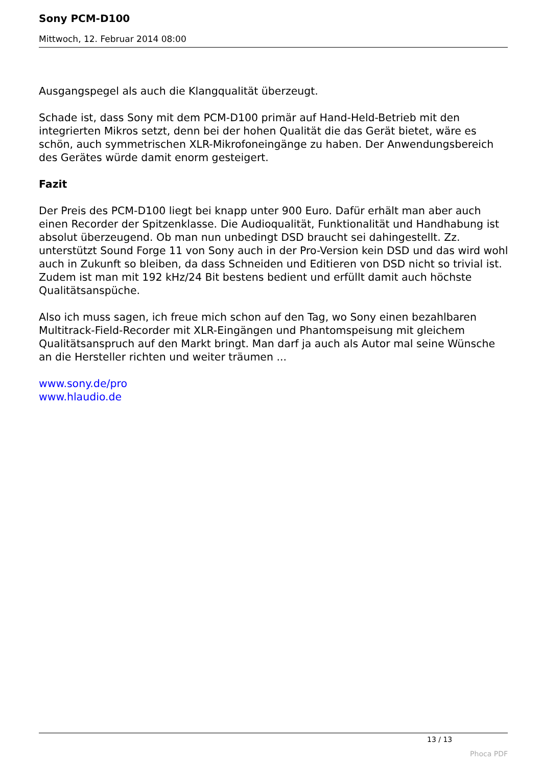Sony PCM-D100
Mittwoch, 12. Februar 2014 08:00
Ausgangspegel als auch die Klangqualität überzeugt.
Schade ist, dass Sony mit dem PCM-D100 primär auf Hand-Held-Betrieb mit den integrierten Mikros setzt, denn bei der hohen Qualität die das Gerät bietet, wäre es schön, auch symmetrischen XLR-Mikrofoneingänge zu haben. Der Anwendungsbereich des Gerätes würde damit enorm gesteigert.
Fazit
Der Preis des PCM-D100 liegt bei knapp unter 900 Euro. Dafür erhält man aber auch einen Recorder der Spitzenklasse. Die Audioqualität, Funktionalität und Handhabung ist absolut überzeugend. Ob man nun unbedingt DSD braucht sei dahingestellt. Zz. unterstützt Sound Forge 11 von Sony auch in der Pro-Version kein DSD und das wird wohl auch in Zukunft so bleiben, da dass Schneiden und Editieren von DSD nicht so trivial ist. Zudem ist man mit 192 kHz/24 Bit bestens bedient und erfüllt damit auch höchste Qualitätsanspüche.
Also ich muss sagen, ich freue mich schon auf den Tag, wo Sony einen bezahlbaren Multitrack-Field-Recorder mit XLR-Eingängen und Phantomspeisung mit gleichem Qualitätsanspruch auf den Markt bringt. Man darf ja auch als Autor mal seine Wünsche an die Hersteller richten und weiter träumen ...
www.sony.de/pro
www.hlaudio.de
13 / 13
Phoca PDF